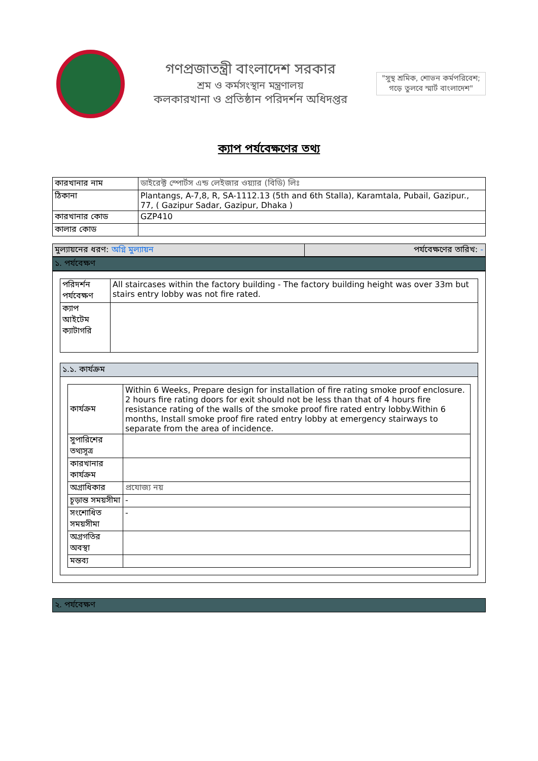গণপ্রজাতন্ত্রী বাংলাদেশ সরকার
শ্রম ও কর্মসংস্থান মন্ত্রণালয়
কলকারখানা ও প্রতিষ্ঠান পরিদর্শন অধিদপ্তর
"সুস্থ শ্রমিক, শোভন কর্মপরিবেশ; গড়ে তুলবে স্মার্ট বাংলাদেশ"
ক্যাপ পর্যবেক্ষণের তথ্য
| কারখানার নাম | ডাইরেক্ট স্পোর্টস এন্ড লেইজার ওয়্যার (বিডি) লিঃ |
| ঠিকানা | Plantangs, A-7,8, R, SA-1112.13 (5th and 6th Stalla), Karamtala, Pubail, Gazipur., 77, ( Gazipur Sadar, Gazipur, Dhaka ) |
| কারখানার কোড | GZP410 |
| কালার কোড | |
| মুল্যায়নের ধরণ: অগ্নি মুল্যায়ন | পর্যবেক্ষণের তারিখ: - |
১. পর্যবেক্ষণ
| পরিদর্শন পর্যবেক্ষণ | All staircases within the factory building - The factory building height was over 33m but stairs entry lobby was not fire rated. |
| ক্যাপ আইটেম ক্যাটাগরি | |
১.১. কার্যক্রম
| কার্যক্রম | Within 6 Weeks, Prepare design for installation of fire rating smoke proof enclosure. 2 hours fire rating doors for exit should not be less than that of 4 hours fire resistance rating of the walls of the smoke proof fire rated entry lobby.Within 6 months, Install smoke proof fire rated entry lobby at emergency stairways to separate from the area of incidence. |
| সুপারিশের তথ্যসূত্র | |
| কারখানার কার্যক্রম | |
| অগ্রাধিকার | প্রযোজ্য নয় |
| চূড়ান্ত সময়সীমা | - |
| সংশোধিত সময়সীমা | - |
| অগ্রগতির অবস্থা | |
| মন্তব্য | |
২. পর্যবেক্ষণ